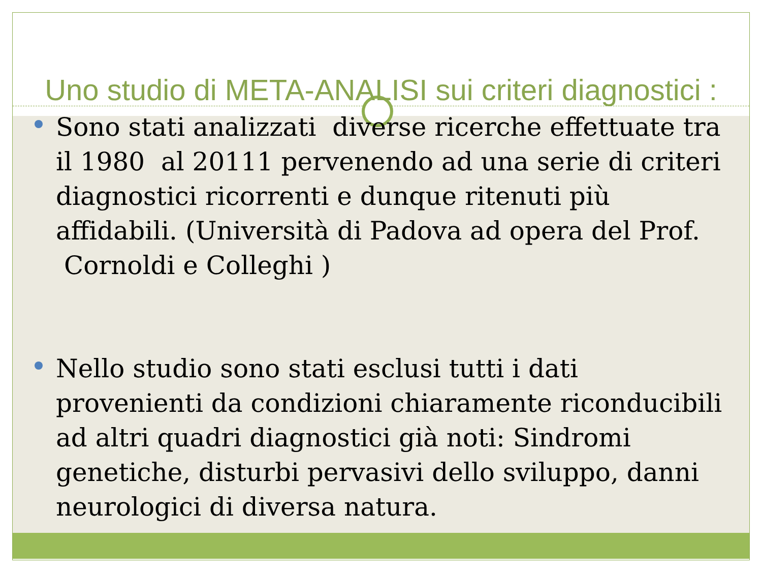Uno studio di META-ANALISI sui criteri diagnostici :
Sono stati analizzati diverse ricerche effettuate tra il 1980 al 20111 pervenendo ad una serie di criteri diagnostici ricorrenti e dunque ritenuti più affidabili. (Università di Padova ad opera del Prof. Cornoldi e Colleghi )
Nello studio sono stati esclusi tutti i dati provenienti da condizioni chiaramente riconducibili ad altri quadri diagnostici già noti: Sindromi genetiche, disturbi pervasivi dello sviluppo, danni neurologici di diversa natura.